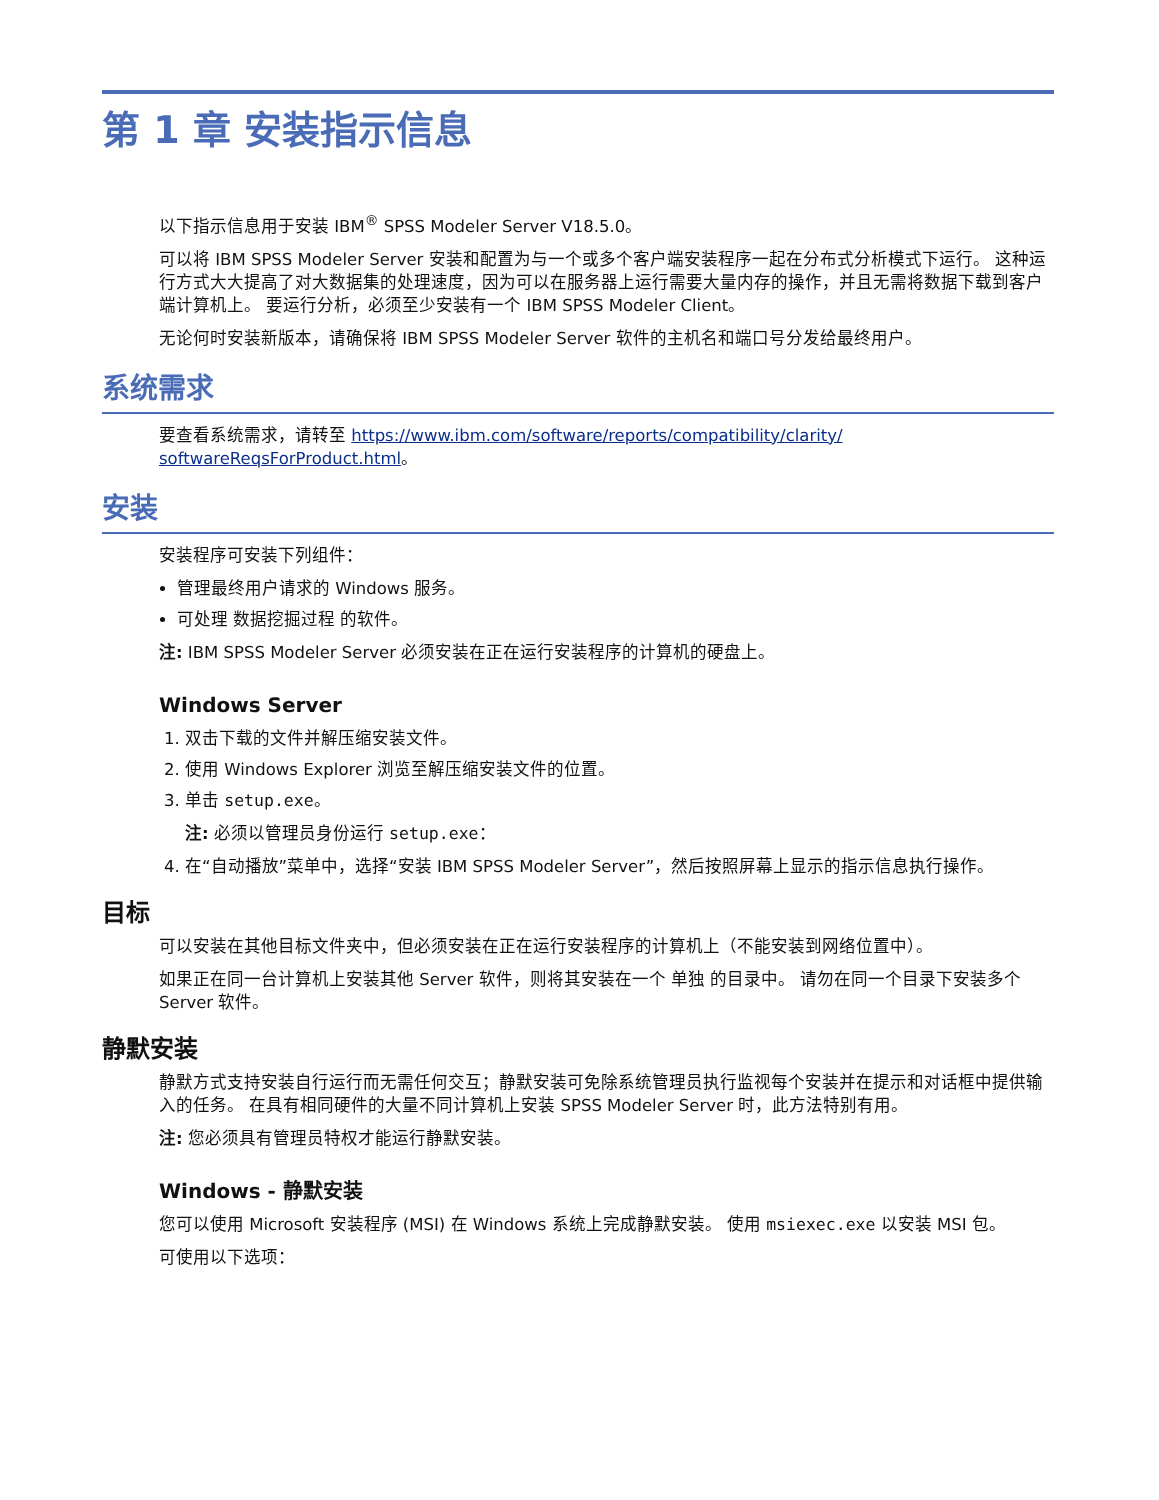第 1 章 安装指示信息
以下指示信息用于安装 IBM<sup>®</sup> SPSS Modeler Server V18.5.0。
可以将 IBM SPSS Modeler Server 安装和配置为与一个或多个客户端安装程序一起在分布式分析模式下运行。 这种运行方式大大提高了对大数据集的处理速度，因为可以在服务器上运行需要大量内存的操作，并且无需将数据下载到客户端计算机上。 要运行分析，必须至少安装有一个 IBM SPSS Modeler Client。
无论何时安装新版本，请确保将 IBM SPSS Modeler Server 软件的主机名和端口号分发给最终用户。
系统需求
要查看系统需求，请转至 https://www.ibm.com/software/reports/compatibility/clarity/ softwareReqsForProduct.html。
安装
安装程序可安装下列组件：
管理最终用户请求的 Windows 服务。
可处理 数据挖掘过程 的软件。
注: IBM SPSS Modeler Server 必须安装在正在运行安装程序的计算机的硬盘上。
Windows Server
1. 双击下载的文件并解压缩安装文件。
2. 使用 Windows Explorer 浏览至解压缩安装文件的位置。
3. 单击 setup.exe。
注: 必须以管理员身份运行 setup.exe：
4. 在“自动播放”菜单中，选择“安装 IBM SPSS Modeler Server”，然后按照屏幕上显示的指示信息执行操作。
目标
可以安装在其他目标文件夹中，但必须安装在正在运行安装程序的计算机上（不能安装到网络位置中）。
如果正在同一台计算机上安装其他 Server 软件，则将其安装在一个 单独 的目录中。 请勿在同一个目录下安装多个 Server 软件。
静默安装
静默方式支持安装自行运行而无需任何交互；静默安装可免除系统管理员执行监视每个安装并在提示和对话框中提供输入的任务。 在具有相同硬件的大量不同计算机上安装 SPSS Modeler Server 时，此方法特别有用。
注: 您必须具有管理员特权才能运行静默安装。
Windows - 静默安装
您可以使用 Microsoft 安装程序 (MSI) 在 Windows 系统上完成静默安装。 使用 msiexec.exe 以安装 MSI 包。
可使用以下选项：